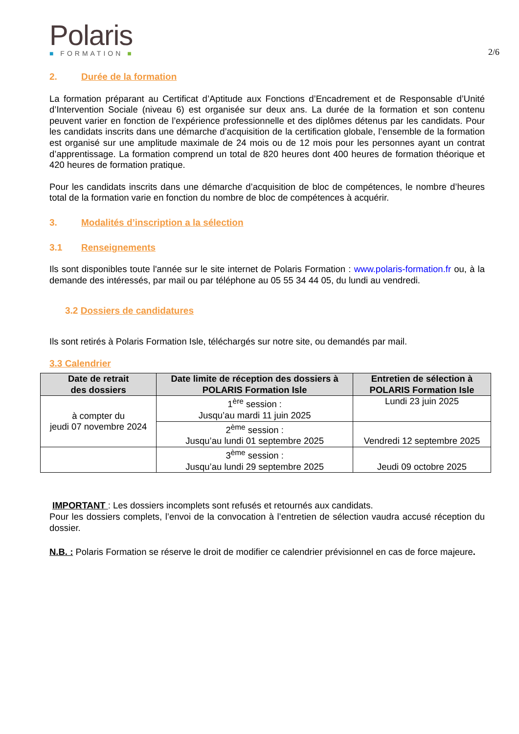Polaris
■ FORMATION ■
2/6
2. Durée de la formation
La formation préparant au Certificat d’Aptitude aux Fonctions d’Encadrement et de Responsable d’Unité d’Intervention Sociale (niveau 6) est organisée sur deux ans. La durée de la formation et son contenu peuvent varier en fonction de l’expérience professionnelle et des diplômes détenus par les candidats. Pour les candidats inscrits dans une démarche d’acquisition de la certification globale, l’ensemble de la formation est organisé sur une amplitude maximale de 24 mois ou de 12 mois pour les personnes ayant un contrat d’apprentissage. La formation comprend un total de 820 heures dont 400 heures de formation théorique et 420 heures de formation pratique.
Pour les candidats inscrits dans une démarche d’acquisition de bloc de compétences, le nombre d’heures total de la formation varie en fonction du nombre de bloc de compétences à acquérir.
3. Modalités d’inscription a la sélection
3.1 Renseignements
Ils sont disponibles toute l'année sur le site internet de Polaris Formation : www.polaris-formation.fr ou, à la demande des intéressés, par mail ou par téléphone au 05 55 34 44 05, du lundi au vendredi.
3.2 Dossiers de candidatures
Ils sont retirés à Polaris Formation Isle, téléchargés sur notre site, ou demandés par mail.
3.3 Calendrier
| Date de retrait des dossiers | Date limite de réception des dossiers à POLARIS Formation Isle | Entretien de sélection à POLARIS Formation Isle |
| --- | --- | --- |
| à compter du jeudi 07 novembre 2024 | 1<sup>ère</sup> session : Jusqu’au mardi 11 juin 2025 | Lundi 23 juin 2025 |
| | 2<sup>ème</sup> session : Jusqu’au lundi 01 septembre 2025 | Vendredi 12 septembre 2025 |
| | 3<sup>ème</sup> session : Jusqu’au lundi 29 septembre 2025 | Jeudi 09 octobre 2025 |
IMPORTANT : Les dossiers incomplets sont refusés et retournés aux candidats.
Pour les dossiers complets, l’envoi de la convocation à l’entretien de sélection vaudra accusé réception du dossier.
N.B. : Polaris Formation se réserve le droit de modifier ce calendrier prévisionnel en cas de force majeure.